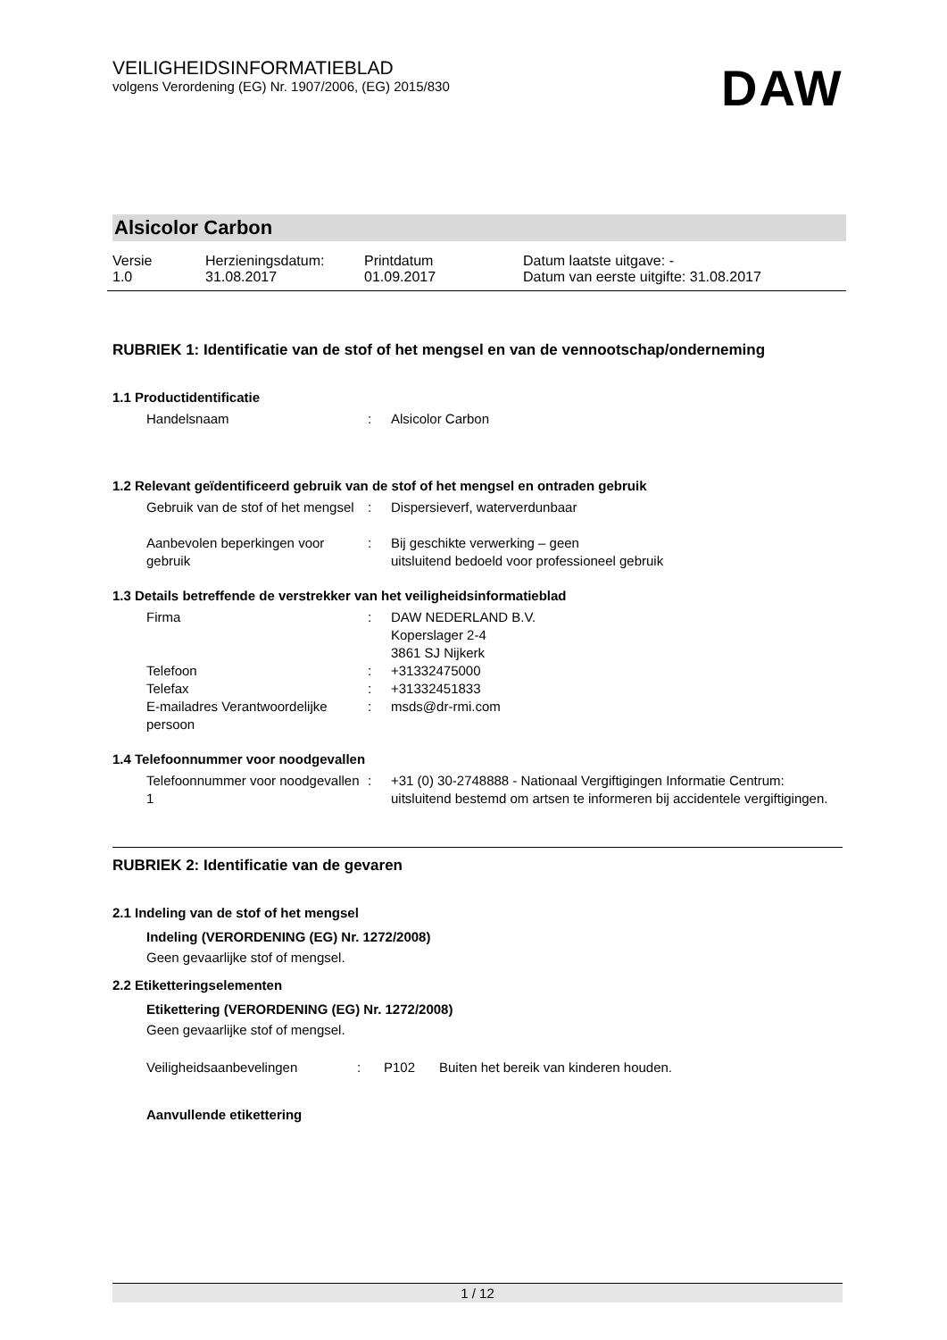VEILIGHEIDSINFORMATIEBLAD
volgens Verordening (EG) Nr. 1907/2006, (EG) 2015/830
DAW
Alsicolor Carbon
| Versie 1.0 | Herzieningsdatum: 31.08.2017 | Printdatum 01.09.2017 | Datum laatste uitgave: - Datum van eerste uitgifte: 31.08.2017 |
RUBRIEK 1: Identificatie van de stof of het mengsel en van de vennootschap/onderneming
1.1 Productidentificatie
Handelsnaam : Alsicolor Carbon
1.2 Relevant geïdentificeerd gebruik van de stof of het mengsel en ontraden gebruik
Gebruik van de stof of het mengsel
: Dispersieverf, waterverdunbaar
Aanbevolen beperkingen voor gebruik
: Bij geschikte verwerking – geen
uitsluitend bedoeld voor professioneel gebruik
1.3 Details betreffende de verstrekker van het veiligheidsinformatieblad
Firma : DAW NEDERLAND B.V.
Koperslager 2-4
3861 SJ Nijkerk
Telefoon : +31332475000
Telefax : +31332451833
E-mailadres Verantwoordelijke persoon
: msds@dr-rmi.com
1.4 Telefoonnummer voor noodgevallen
Telefoonnummer voor noodgevallen 1
: +31 (0) 30-2748888 - Nationaal Vergiftigingen Informatie Centrum: uitsluitend bestemd om artsen te informeren bij accidentele vergiftigingen.
RUBRIEK 2: Identificatie van de gevaren
2.1 Indeling van de stof of het mengsel
Indeling (VERORDENING (EG) Nr. 1272/2008)
Geen gevaarlijke stof of mengsel.
2.2 Etiketteringselementen
Etikettering (VERORDENING (EG) Nr. 1272/2008)
Geen gevaarlijke stof of mengsel.
Veiligheidsaanbevelingen : P102 Buiten het bereik van kinderen houden.
Aanvullende etikettering
1 / 12